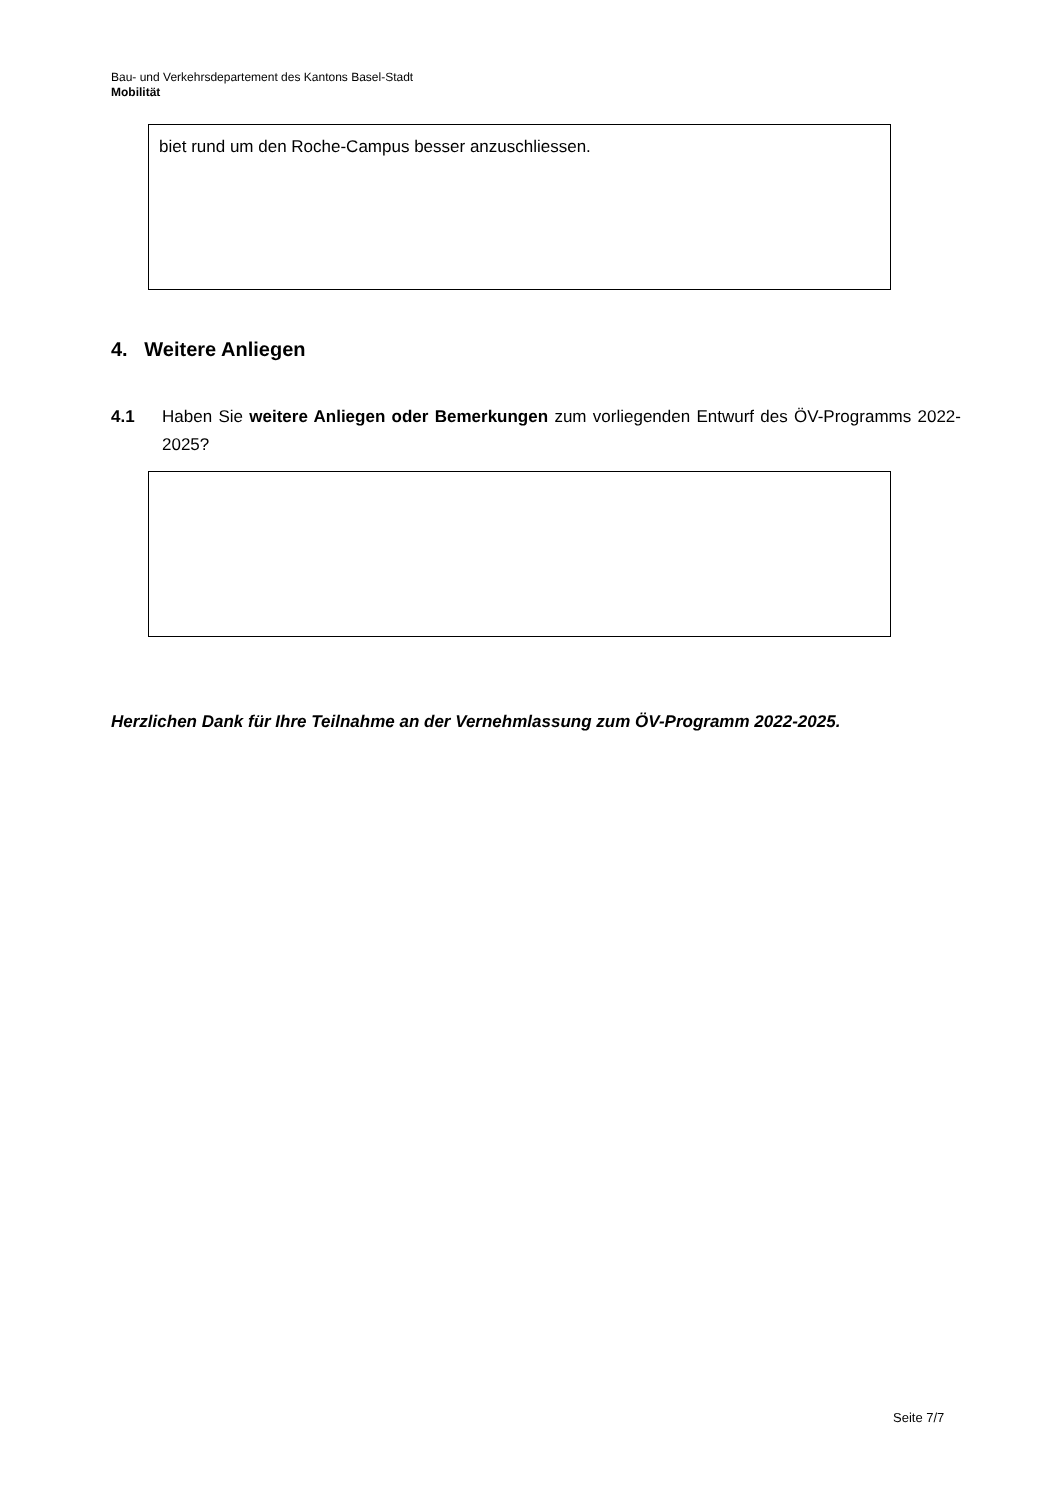Bau- und Verkehrsdepartement des Kantons Basel-Stadt
Mobilität
biet rund um den Roche-Campus besser anzuschliessen.
4. Weitere Anliegen
4.1 Haben Sie weitere Anliegen oder Bemerkungen zum vorliegenden Entwurf des ÖV-Programms 2022-2025?
Herzlichen Dank für Ihre Teilnahme an der Vernehmlassung zum ÖV-Programm 2022-2025.
Seite 7/7